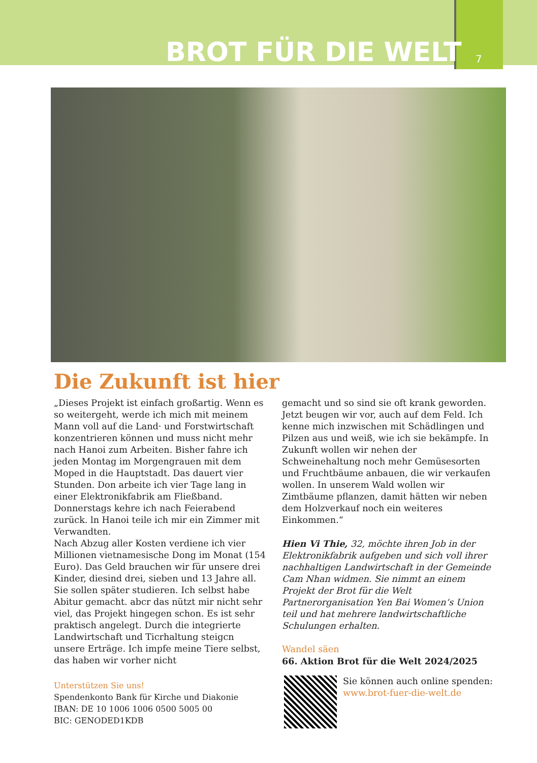BROT FÜR DIE WELT 7
Die Zukunft ist hier
„Dieses Projekt ist einfach großartig. Wenn es so weitergeht, werde ich mich mit meinem Mann voll auf die Land· und Forstwirtschaft konzent­rieren können und muss nicht mehr nach Hanoi zum Arbeiten. Bisher fahre ich jeden Montag im Morgengrauen mit dem Moped in die Haupt­stadt. Das dauert vier Stunden. Don arbeite ich vier Tage lang in einer Elektronikfabrik am Fließ­band. Donnerstags kehre ich nach Feierabend zurück. ln Hanoi teile ich mir ein Zimmer mit Verwandten.
Nach Abzug aller Kosten verdiene ich vier Millionen vietnamesische Dong im Monat (154 Euro). Das Geld brauchen wir für unsere drei Kinder, diesind drei, sieben und 13 Jahre all. Sie sollen später studieren. Ich selbst habe Abitur gemacht. abcr das nützt mir nicht sehr viel, das Projekt hingegen schon. Es ist sehr praktisch angelegt. Durch die integrierte Landwirtschaft und Ticrhaltung steigcn unsere Erträge. Ich impfe meine Tiere selbst, das haben wir vorher nicht
Unterstützen Sie uns!
Spendenkonto Bank für Kirche und Diakonie
IBAN: DE 10 1006 1006 0500 5005 00
BIC: GENODED1KDB
gemacht und so sind sie oft krank geworden. Jetzt beugen wir vor, auch auf dem Feld. Ich kenne mich inzwischen mit Schädlingen und Pilzen aus und weiß, wie ich sie bekämpfe. In Zukunft wollen wir nehen der Schweinehaltung noch mehr Gemüsesorten und Fruchtbäume anbauen, die wir verkaufen wollen. In unserem Wald wollen wir Zimtbäume pflanzen, damit hätten wir neben dem Holzverkauf noch ein weiteres Einkommen.“
Hien Vi Thie, 32, möchte ihren Job in der Elektronikfabrik aufgeben und sich voll ihrer nachhaltigen Landwirtschaft in der Gemeinde Cam Nhan widmen. Sie nimmt an einem Projekt der Brot für die Welt Partnerorganisation Yen Bai Women‘s Union teil und hat mehrere landwirtschaftliche Schulungen erhalten.
Wandel säen
66. Aktion Brot für die Welt 2024/2025
Sie können auch online spenden:
www.brot-fuer-die-welt.de